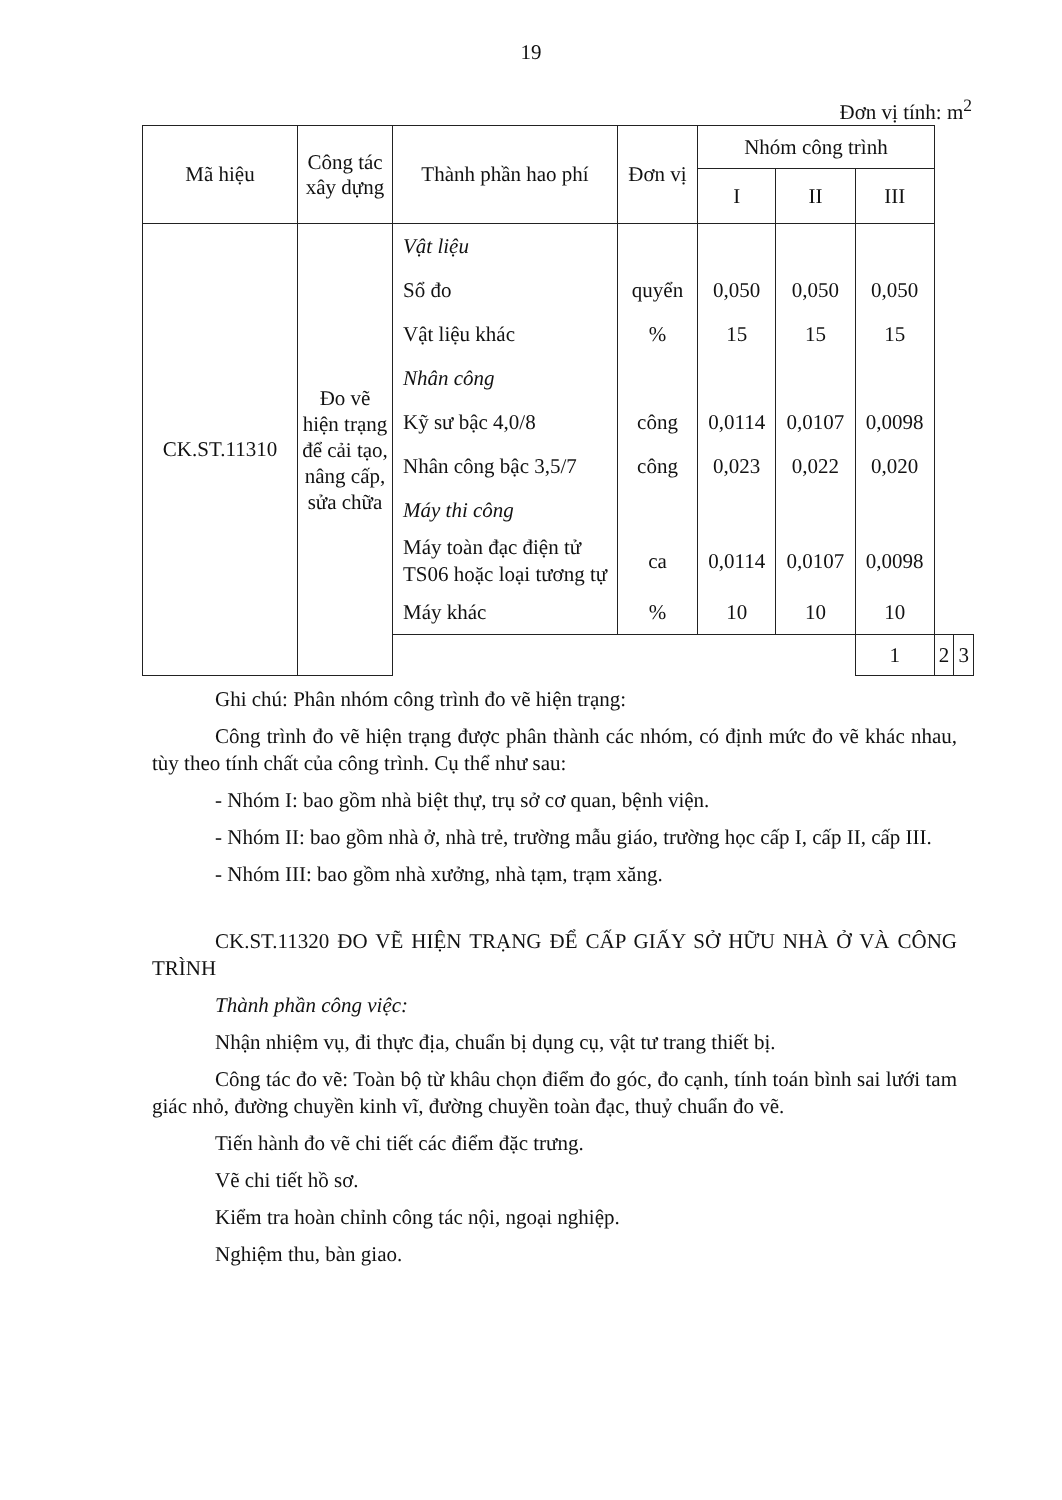19
Đơn vị tính: m<sup>2</sup>
| Mã hiệu | Công tác xây dựng | Thành phần hao phí | Đơn vị | Nhóm công trình | | | | |
| --- | --- | --- | --- | --- | --- | --- | --- | --- |
| | | | | I | II | III | | |
| CK.ST.11310 | Đo vẽ hiện trạng để cải tạo, nâng cấp, sửa chữa | Vật liệu | | | | | | |
| | | Sổ đo | quyển | 0,050 | 0,050 | 0,050 | | |
| | | Vật liệu khác | % | 15 | 15 | 15 | | |
| | | Nhân công | | | | | | |
| | | Kỹ sư bậc 4,0/8 | công | 0,0114 | 0,0107 | 0,0098 | | |
| | | Nhân công bậc 3,5/7 | công | 0,023 | 0,022 | 0,020 | | |
| | | Máy thi công | | | | | | |
| | | Máy toàn đạc điện tử TS06 hoặc loại tương tự | ca | 0,0114 | 0,0107 | 0,0098 | | |
| | | Máy khác | % | 10 | 10 | 10 | | |
| | | | | | | 1 | 2 | 3 |
Ghi chú: Phân nhóm công trình đo vẽ hiện trạng:
Công trình đo vẽ hiện trạng được phân thành các nhóm, có định mức đo vẽ khác nhau, tùy theo tính chất của công trình. Cụ thể như sau:
- Nhóm I: bao gồm nhà biệt thự, trụ sở cơ quan, bệnh viện.
- Nhóm II: bao gồm nhà ở, nhà trẻ, trường mẫu giáo, trường học cấp I, cấp II, cấp III.
- Nhóm III: bao gồm nhà xưởng, nhà tạm, trạm xăng.
CK.ST.11320 ĐO VẼ HIỆN TRẠNG ĐỂ CẤP GIẤY SỞ HỮU NHÀ Ở VÀ CÔNG TRÌNH
Thành phần công việc:
Nhận nhiệm vụ, đi thực địa, chuẩn bị dụng cụ, vật tư trang thiết bị.
Công tác đo vẽ: Toàn bộ từ khâu chọn điểm đo góc, đo cạnh, tính toán bình sai lưới tam giác nhỏ, đường chuyền kinh vĩ, đường chuyền toàn đạc, thuỷ chuẩn đo vẽ.
Tiến hành đo vẽ chi tiết các điểm đặc trưng.
Vẽ chi tiết hồ sơ.
Kiểm tra hoàn chỉnh công tác nội, ngoại nghiệp.
Nghiệm thu, bàn giao.